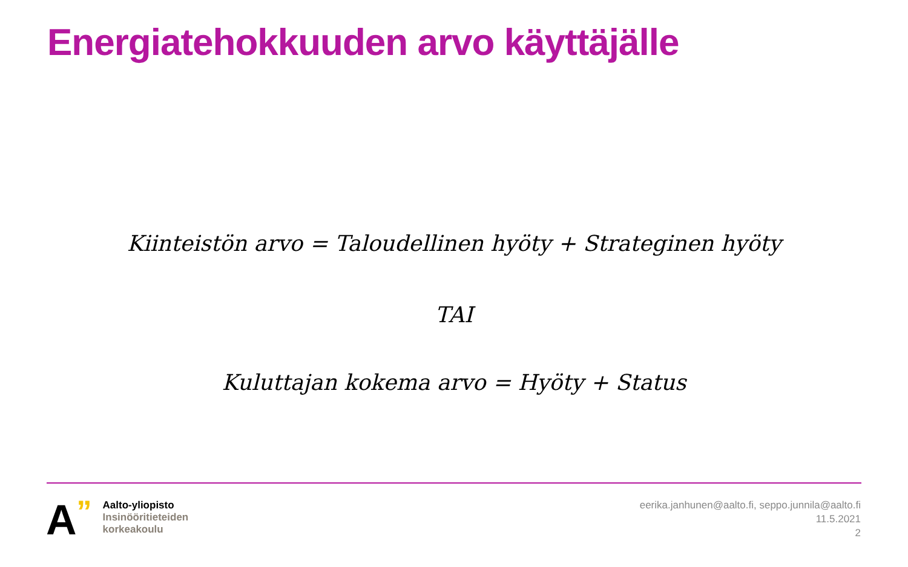Energiatehokkuuden arvo käyttäjälle
Kiinteistön arvo = Taloudellinen hyöty + Strateginen hyöty
TAI
Kuluttajan kokema arvo = Hyöty + Status
A
”
Aalto-yliopisto
Insinööritieteiden
korkeakoulu
eerika.janhunen@aalto.fi, seppo.junnila@aalto.fi
11.5.2021
2